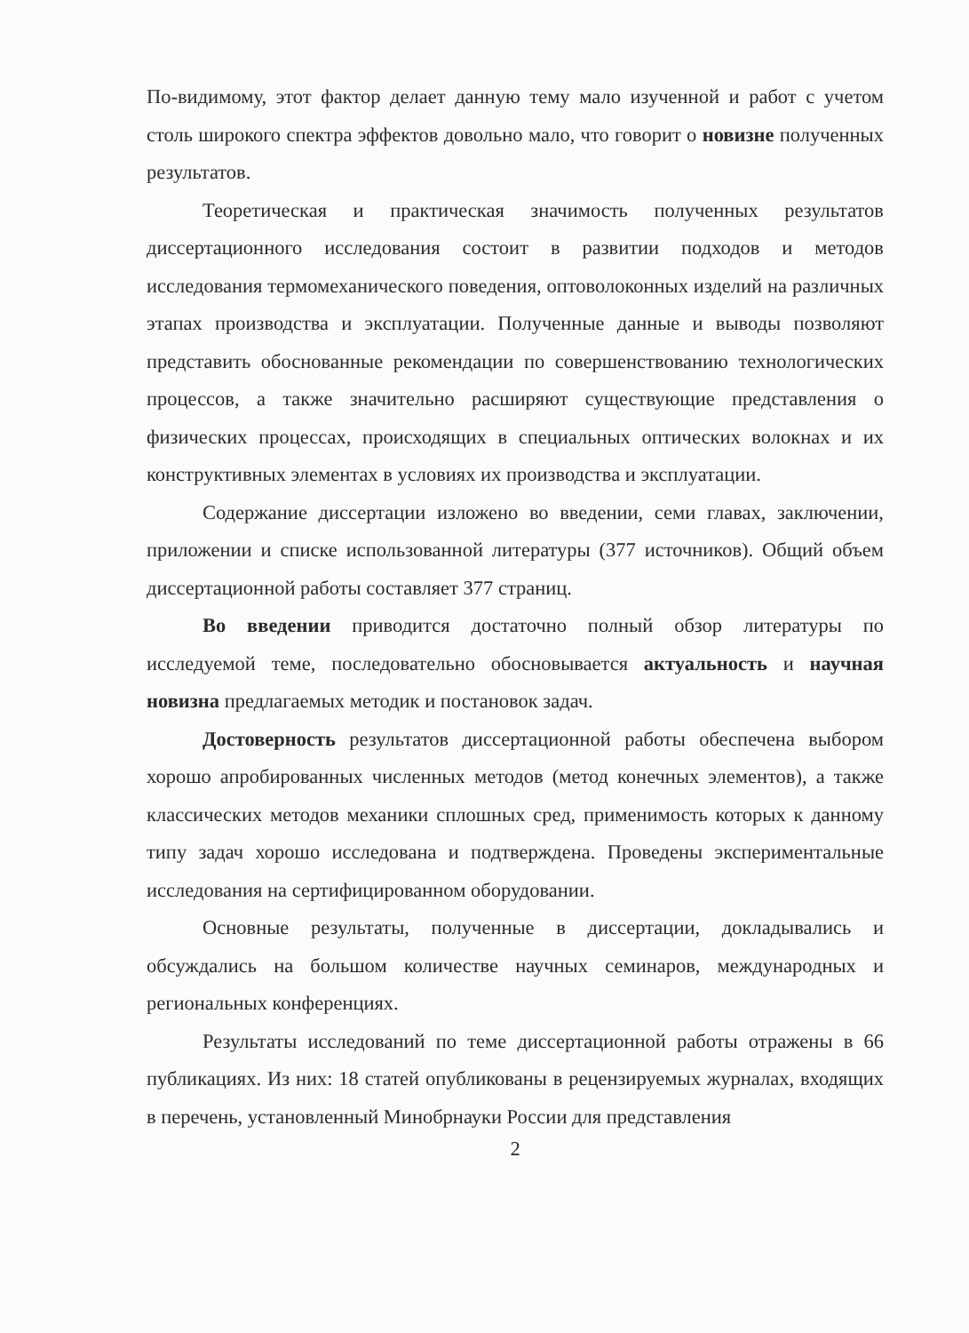По-видимому, этот фактор делает данную тему мало изученной и работ с учетом столь широкого спектра эффектов довольно мало, что говорит о новизне полученных результатов.
Теоретическая и практическая значимость полученных результатов диссертационного исследования состоит в развитии подходов и методов исследования термомеханического поведения, оптоволоконных изделий на различных этапах производства и эксплуатации. Полученные данные и выводы позволяют представить обоснованные рекомендации по совершенствованию технологических процессов, а также значительно расширяют существующие представления о физических процессах, происходящих в специальных оптических волокнах и их конструктивных элементах в условиях их производства и эксплуатации.
Содержание диссертации изложено во введении, семи главах, заключении, приложении и списке использованной литературы (377 источников). Общий объем диссертационной работы составляет 377 страниц.
Во введении приводится достаточно полный обзор литературы по исследуемой теме, последовательно обосновывается актуальность и научная новизна предлагаемых методик и постановок задач.
Достоверность результатов диссертационной работы обеспечена выбором хорошо апробированных численных методов (метод конечных элементов), а также классических методов механики сплошных сред, применимость которых к данному типу задач хорошо исследована и подтверждена. Проведены экспериментальные исследования на сертифицированном оборудовании.
Основные результаты, полученные в диссертации, докладывались и обсуждались на большом количестве научных семинаров, международных и региональных конференциях.
Результаты исследований по теме диссертационной работы отражены в 66 публикациях. Из них: 18 статей опубликованы в рецензируемых журналах, входящих в перечень, установленный Минобрнауки России для представления
2